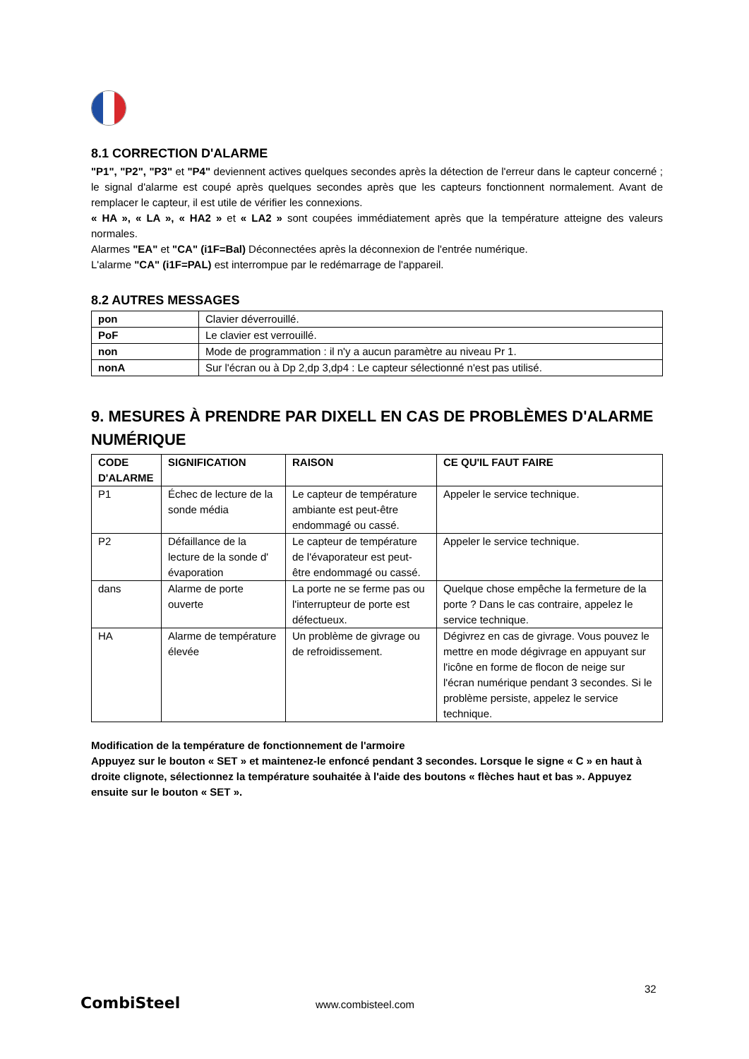8.1 CORRECTION D'ALARME
"P1", "P2", "P3" et "P4" deviennent actives quelques secondes après la détection de l'erreur dans le capteur concerné ; le signal d'alarme est coupé après quelques secondes après que les capteurs fonctionnent normalement. Avant de remplacer le capteur, il est utile de vérifier les connexions.
« HA », « LA », « HA2 » et « LA2 » sont coupées immédiatement après que la température atteigne des valeurs normales.
Alarmes "EA" et "CA" (i1F=Bal) Déconnectées après la déconnexion de l'entrée numérique.
L'alarme "CA" (i1F=PAL) est interrompue par le redémarrage de l'appareil.
8.2 AUTRES MESSAGES
| pon | Clavier déverrouillé. |
| PoF | Le clavier est verrouillé. |
| non | Mode de programmation : il n'y a aucun paramètre au niveau Pr 1. |
| nonA | Sur l'écran ou à Dp 2,dp 3,dp4 : Le capteur sélectionné n'est pas utilisé. |
9. MESURES À PRENDRE PAR DIXELL EN CAS DE PROBLÈMES D'ALARME NUMÉRIQUE
| CODE D'ALARME | SIGNIFICATION | RAISON | CE QU'IL FAUT FAIRE |
| --- | --- | --- | --- |
| P1 | Échec de lecture de la sonde média | Le capteur de température ambiante est peut-être endommagé ou cassé. | Appeler le service technique. |
| P2 | Défaillance de la lecture de la sonde d' évaporation | Le capteur de température de l'évaporateur est peut-être endommagé ou cassé. | Appeler le service technique. |
| dans | Alarme de porte ouverte | La porte ne se ferme pas ou l'interrupteur de porte est défectueux. | Quelque chose empêche la fermeture de la porte ? Dans le cas contraire, appelez le service technique. |
| HA | Alarme de température élevée | Un problème de givrage ou de refroidissement. | Dégivrez en cas de givrage. Vous pouvez le mettre en mode dégivrage en appuyant sur l'icône en forme de flocon de neige sur l'écran numérique pendant 3 secondes. Si le problème persiste, appelez le service technique. |
Modification de la température de fonctionnement de l'armoire
Appuyez sur le bouton « SET » et maintenez-le enfoncé pendant 3 secondes. Lorsque le signe « C » en haut à droite clignote, sélectionnez la température souhaitée à l'aide des boutons « flèches haut et bas ». Appuyez ensuite sur le bouton « SET ».
32
CombiSteel www.combisteel.com